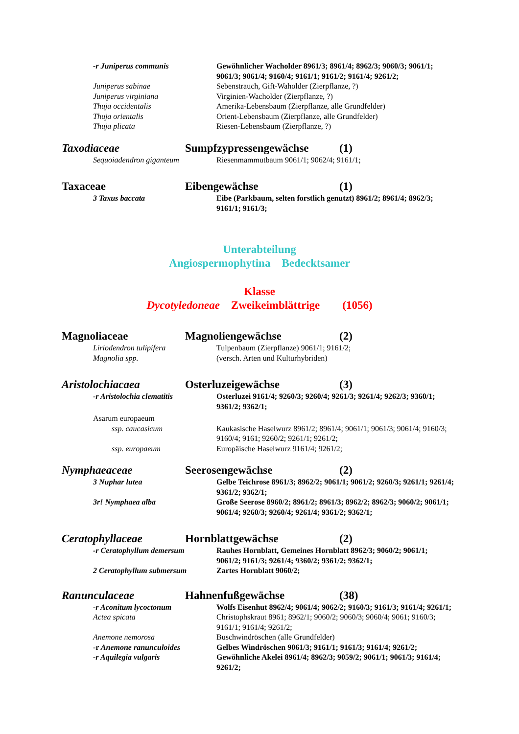-r Juniperus communis Gewöhnlicher Wacholder 8961/3; 8961/4; 8962/3; 9060/3; 9061/1; 9061/3; 9061/4; 9160/4; 9161/1; 9161/2; 9161/4; 9261/2;
Juniperus sabinae Sebenstrauch, Gift-Waholder (Zierpflanze, ?)
Juniperus virginiana Virginien-Wacholder (Zierpflanze, ?)
Thuja occidentalis Amerika-Lebensbaum (Zierpflanze, alle Grundfelder)
Thuja orientalis Orient-Lebensbaum (Zierpflanze, alle Grundfelder)
Thuja plicata Riesen-Lebensbaum (Zierpflanze, ?)
Taxodiaceae Sumpfzypressengewächse (1)
Sequoiadendron giganteum Riesenmammutbaum 9061/1; 9062/4; 9161/1;
Taxaceae Eibengewächse (1)
3 Taxus baccata Eibe (Parkbaum, selten forstlich genutzt) 8961/2; 8961/4; 8962/3; 9161/1; 9161/3;
Unterabteilung
Angiospermophytina Bedecktsamer
Klasse
Dycotyledoneae Zweikeimblättrige (1056)
Magnoliaceae Magnoliengewächse (2)
Liriodendron tulipifera Tulpenbaum (Zierpflanze) 9061/1; 9161/2;
Magnolia spp. (versch. Arten und Kulturhybriden)
Aristolochiacaea Osterluzeigewächse (3)
-r Aristolochia clematitis Osterluzei 9161/4; 9260/3; 9260/4; 9261/3; 9261/4; 9262/3; 9360/1; 9361/2; 9362/1;
Asarum europaeum
ssp. caucasicum Kaukasische Haselwurz 8961/2; 8961/4; 9061/1; 9061/3; 9061/4; 9160/3; 9160/4; 9161; 9260/2; 9261/1; 9261/2;
ssp. europaeum Europäische Haselwurz 9161/4; 9261/2;
Nymphaeaceae Seerosengewächse (2)
3 Nuphar lutea Gelbe Teichrose 8961/3; 8962/2; 9061/1; 9061/2; 9260/3; 9261/1; 9261/4; 9361/2; 9362/1;
3r! Nymphaea alba Große Seerose 8960/2; 8961/2; 8961/3; 8962/2; 8962/3; 9060/2; 9061/1; 9061/4; 9260/3; 9260/4; 9261/4; 9361/2; 9362/1;
Ceratophyllaceae Hornblattgewächse (2)
-r Ceratophyllum demersum Rauhes Hornblatt, Gemeines Hornblatt 8962/3; 9060/2; 9061/1; 9061/2; 9161/3; 9261/4; 9360/2; 9361/2; 9362/1;
2 Ceratophyllum submersum Zartes Hornblatt 9060/2;
Ranunculaceae Hahnenfußgewächse (38)
-r Aconitum lycoctonum Wolfs Eisenhut 8962/4; 9061/4; 9062/2; 9160/3; 9161/3; 9161/4; 9261/1;
Actea spicata Christophskraut 8961; 8962/1; 9060/2; 9060/3; 9060/4; 9061; 9160/3; 9161/1; 9161/4; 9261/2;
Anemone nemorosa Buschwindröschen (alle Grundfelder)
-r Anemone ranunculoides Gelbes Windröschen 9061/3; 9161/1; 9161/3; 9161/4; 9261/2;
-r Aquilegia vulgaris Gewöhnliche Akelei 8961/4; 8962/3; 9059/2; 9061/1; 9061/3; 9161/4; 9261/2;